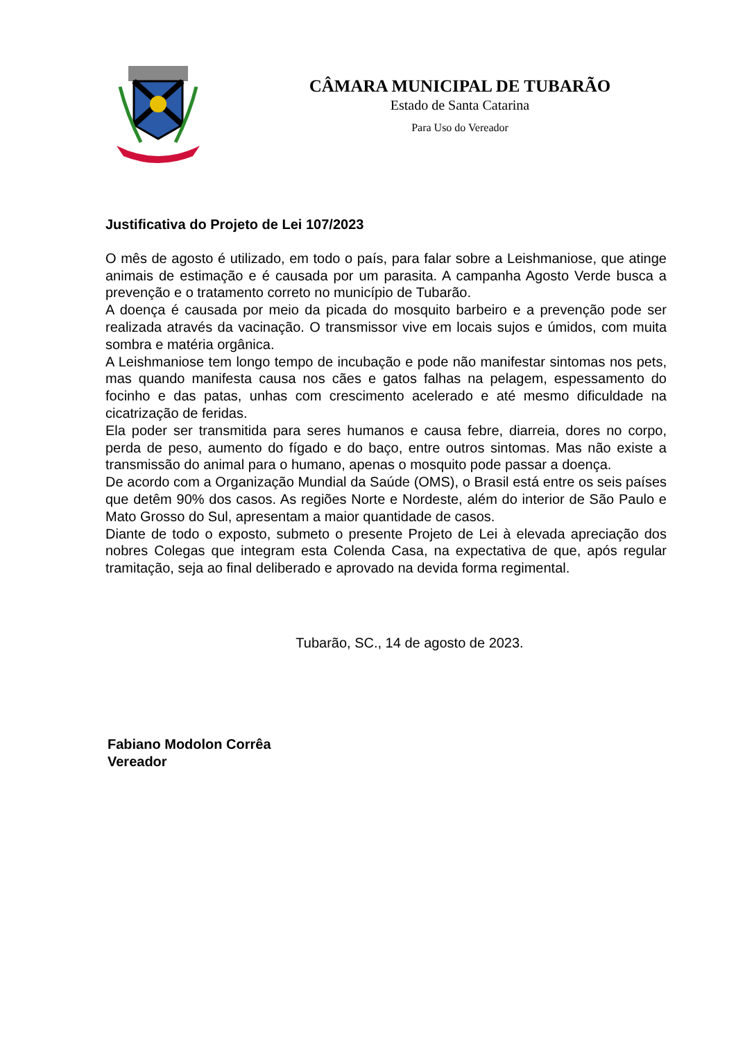CÂMARA MUNICIPAL DE TUBARÃO
Estado de Santa Catarina
Para Uso do Vereador
Justificativa do Projeto de Lei 107/2023
O mês de agosto é utilizado, em todo o país, para falar sobre a Leishmaniose, que atinge animais de estimação e é causada por um parasita. A campanha Agosto Verde busca a prevenção e o tratamento correto no município de Tubarão.
A doença é causada por meio da picada do mosquito barbeiro e a prevenção pode ser realizada através da vacinação. O transmissor vive em locais sujos e úmidos, com muita sombra e matéria orgânica.
A Leishmaniose tem longo tempo de incubação e pode não manifestar sintomas nos pets, mas quando manifesta causa nos cães e gatos falhas na pelagem, espessamento do focinho e das patas, unhas com crescimento acelerado e até mesmo dificuldade na cicatrização de feridas.
Ela poder ser transmitida para seres humanos e causa febre, diarreia, dores no corpo, perda de peso, aumento do fígado e do baço, entre outros sintomas. Mas não existe a transmissão do animal para o humano, apenas o mosquito pode passar a doença.
De acordo com a Organização Mundial da Saúde (OMS), o Brasil está entre os seis países que detêm 90% dos casos. As regiões Norte e Nordeste, além do interior de São Paulo e Mato Grosso do Sul, apresentam a maior quantidade de casos.
Diante de todo o exposto, submeto o presente Projeto de Lei à elevada apreciação dos nobres Colegas que integram esta Colenda Casa, na expectativa de que, após regular tramitação, seja ao final deliberado e aprovado na devida forma regimental.
Tubarão, SC., 14 de agosto de 2023.
Fabiano Modolon Corrêa
Vereador